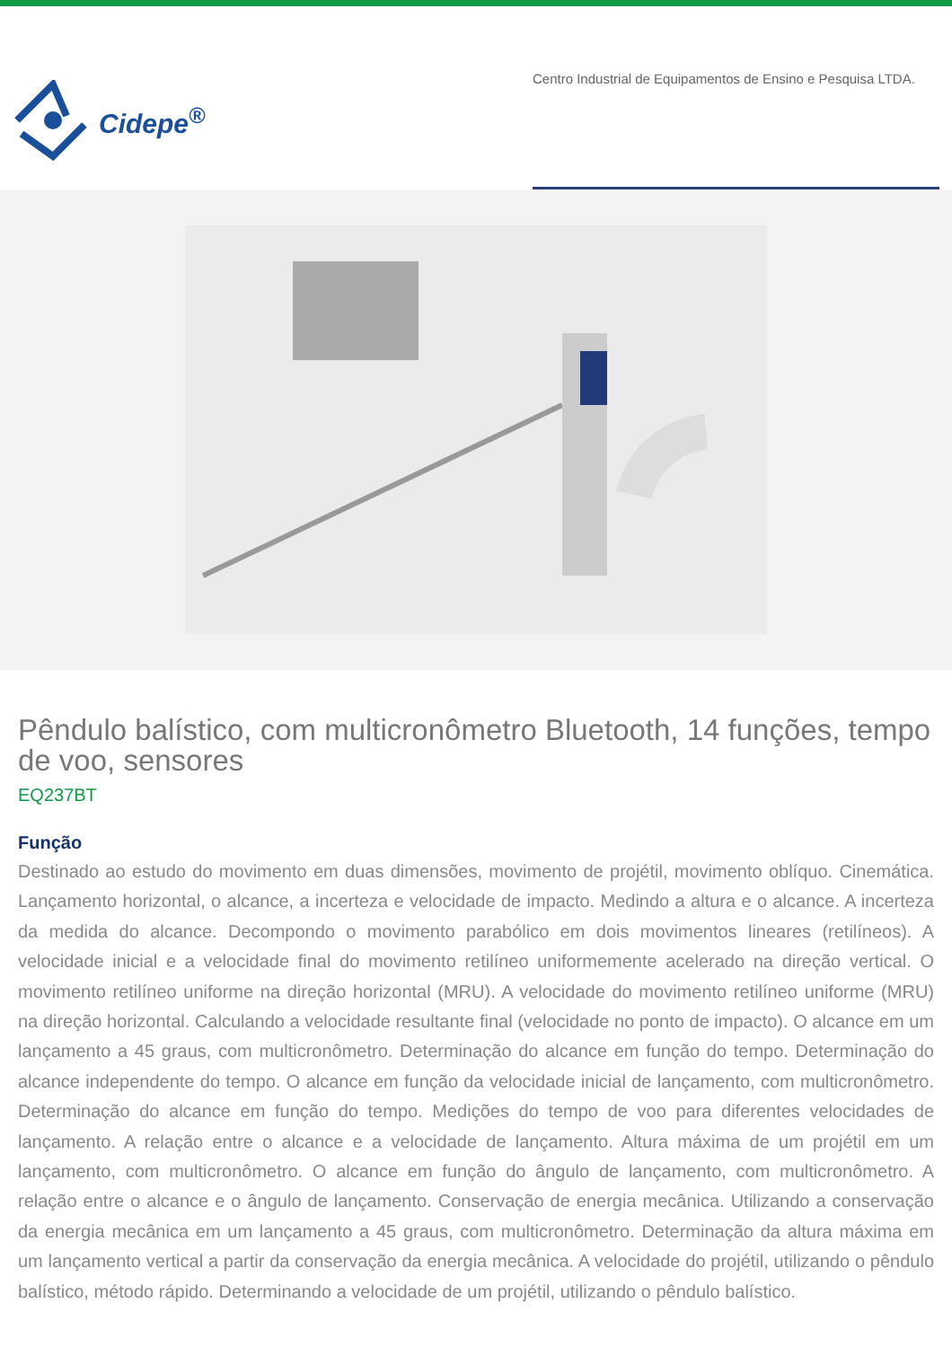Cidepe<sup>®</sup>
Centro Industrial de Equipamentos de Ensino e Pesquisa LTDA.
Pêndulo balístico, com multicronômetro Bluetooth, 14 funções, tempo de voo, sensores
EQ237BT
Função
Destinado ao estudo do movimento em duas dimensões, movimento de projétil, movimento oblíquo. Cinemática. Lançamento horizontal, o alcance, a incerteza e velocidade de impacto. Medindo a altura e o alcance. A incerteza da medida do alcance. Decompondo o movimento parabólico em dois movimentos lineares (retilíneos). A velocidade inicial e a velocidade final do movimento retilíneo uniformemente acelerado na direção vertical. O movimento retilíneo uniforme na direção horizontal (MRU). A velocidade do movimento retilíneo uniforme (MRU) na direção horizontal. Calculando a velocidade resultante final (velocidade no ponto de impacto). O alcance em um lançamento a 45 graus, com multicronômetro. Determinação do alcance em função do tempo. Determinação do alcance independente do tempo. O alcance em função da velocidade inicial de lançamento, com multicronômetro. Determinação do alcance em função do tempo. Medições do tempo de voo para diferentes velocidades de lançamento. A relação entre o alcance e a velocidade de lançamento. Altura máxima de um projétil em um lançamento, com multicronômetro. O alcance em função do ângulo de lançamento, com multicronômetro. A relação entre o alcance e o ângulo de lançamento. Conservação de energia mecânica. Utilizando a conservação da energia mecânica em um lançamento a 45 graus, com multicronômetro. Determinação da altura máxima em um lançamento vertical a partir da conservação da energia mecânica. A velocidade do projétil, utilizando o pêndulo balístico, método rápido. Determinando a velocidade de um projétil, utilizando o pêndulo balístico.